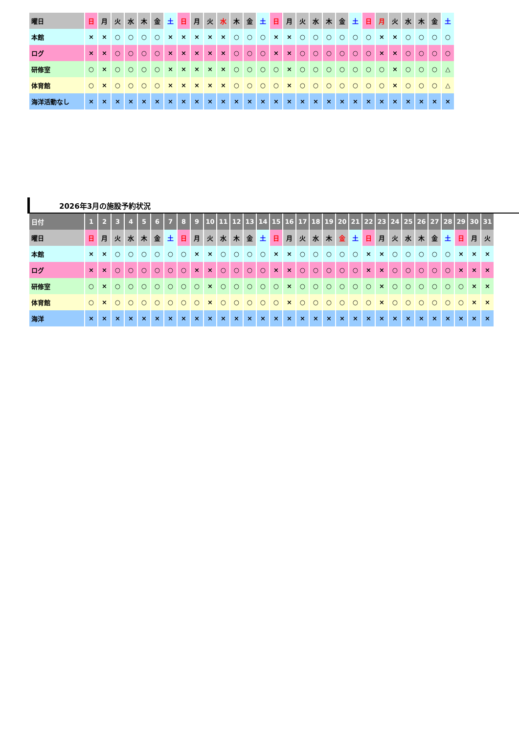| 曜日 | 日 | 月 | 火 | 水 | 木 | 金 | 土 | 日 | 月 | 火 | 水 | 木 | 金 | 土 | 日 | 月 | 火 | 水 | 木 | 金 | 土 | 日 | 月 | 火 | 水 | 木 | 金 | 土 |
| 本館 | × | × | ○ | ○ | ○ | ○ | × | × | × | × | × | ○ | ○ | ○ | × | × | ○ | ○ | ○ | ○ | ○ | ○ | × | × | ○ | ○ | ○ | ○ |
| ログ | × | × | ○ | ○ | ○ | ○ | × | × | × | × | × | ○ | ○ | ○ | × | × | ○ | ○ | ○ | ○ | ○ | ○ | × | × | ○ | ○ | ○ | ○ |
| 研修室 | ○ | × | ○ | ○ | ○ | ○ | × | × | × | × | × | ○ | ○ | ○ | ○ | × | ○ | ○ | ○ | ○ | ○ | ○ | ○ | × | ○ | ○ | ○ | △ |
| 体育館 | ○ | × | ○ | ○ | ○ | ○ | × | × | × | × | × | ○ | ○ | ○ | ○ | × | ○ | ○ | ○ | ○ | ○ | ○ | ○ | × | ○ | ○ | ○ | △ |
| 海洋活動なし | × | × | × | × | × | × | × | × | × | × | × | × | × | × | × | × | × | × | × | × | × | × | × | × | × | × | × | × |
2026年3月の施設予約状況
| 日付 | 1 | 2 | 3 | 4 | 5 | 6 | 7 | 8 | 9 | 10 | 11 | 12 | 13 | 14 | 15 | 16 | 17 | 18 | 19 | 20 | 21 | 22 | 23 | 24 | 25 | 26 | 27 | 28 | 29 | 30 | 31 |
| --- | --- | --- | --- | --- | --- | --- | --- | --- | --- | --- | --- | --- | --- | --- | --- | --- | --- | --- | --- | --- | --- | --- | --- | --- | --- | --- | --- | --- | --- | --- | --- |
| 曜日 | 日 | 月 | 火 | 水 | 木 | 金 | 土 | 日 | 月 | 火 | 水 | 木 | 金 | 土 | 日 | 月 | 火 | 水 | 木 | 金 | 土 | 日 | 月 | 火 | 水 | 木 | 金 | 土 | 日 | 月 | 火 |
| 本館 | × | × | ○ | ○ | ○ | ○ | ○ | ○ | × | × | ○ | ○ | ○ | ○ | × | × | ○ | ○ | ○ | ○ | ○ | × | × | ○ | ○ | ○ | ○ | ○ | × | × | × |
| ログ | × | × | ○ | ○ | ○ | ○ | ○ | ○ | × | × | ○ | ○ | ○ | ○ | × | × | ○ | ○ | ○ | ○ | ○ | × | × | ○ | ○ | ○ | ○ | ○ | × | × | × |
| 研修室 | ○ | × | ○ | ○ | ○ | ○ | ○ | ○ | ○ | × | ○ | ○ | ○ | ○ | ○ | × | ○ | ○ | ○ | ○ | ○ | ○ | × | ○ | ○ | ○ | ○ | ○ | ○ | × | × |
| 体育館 | ○ | × | ○ | ○ | ○ | ○ | ○ | ○ | ○ | × | ○ | ○ | ○ | ○ | ○ | × | ○ | ○ | ○ | ○ | ○ | ○ | × | ○ | ○ | ○ | ○ | ○ | ○ | × | × |
| 海洋 | × | × | × | × | × | × | × | × | × | × | × | × | × | × | × | × | × | × | × | × | × | × | × | × | × | × | × | × | × | × | × |